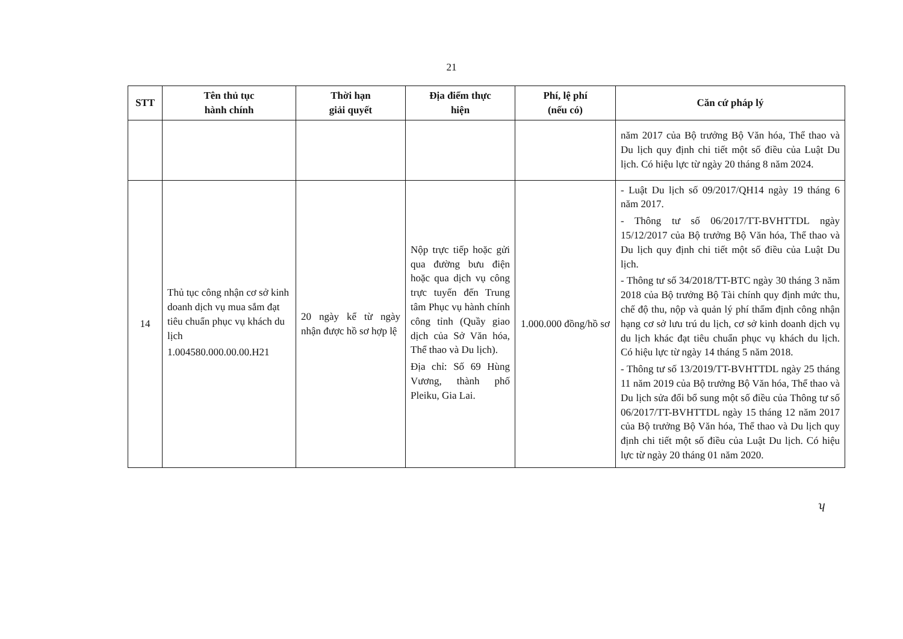21
| STT | Tên thủ tục hành chính | Thời hạn giải quyết | Địa điểm thực hiện | Phí, lệ phí (nếu có) | Căn cứ pháp lý |
| --- | --- | --- | --- | --- | --- |
| | | | | | năm 2017 của Bộ trưởng Bộ Văn hóa, Thể thao và Du lịch quy định chi tiết một số điều của Luật Du lịch. Có hiệu lực từ ngày 20 tháng 8 năm 2024. |
| 14 | Thủ tục công nhận cơ sở kinh doanh dịch vụ mua sắm đạt tiêu chuẩn phục vụ khách du lịch 1.004580.000.00.00.H21 | 20 ngày kể từ ngày nhận được hồ sơ hợp lệ | Nộp trực tiếp hoặc gửi qua đường bưu điện hoặc qua dịch vụ công trực tuyến đến Trung tâm Phục vụ hành chính công tỉnh (Quầy giao dịch của Sở Văn hóa, Thể thao và Du lịch). Địa chỉ: Số 69 Hùng Vương, thành phố Pleiku, Gia Lai. | 1.000.000 đồng/hồ sơ | - Luật Du lịch số 09/2017/QH14 ngày 19 tháng 6 năm 2017. - Thông tư số 06/2017/TT-BVHTTDL ngày 15/12/2017 của Bộ trưởng Bộ Văn hóa, Thể thao và Du lịch quy định chi tiết một số điều của Luật Du lịch. - Thông tư số 34/2018/TT-BTC ngày 30 tháng 3 năm 2018 của Bộ trưởng Bộ Tài chính quy định mức thu, chế độ thu, nộp và quản lý phí thẩm định công nhận hạng cơ sở lưu trú du lịch, cơ sở kinh doanh dịch vụ du lịch khác đạt tiêu chuẩn phục vụ khách du lịch. Có hiệu lực từ ngày 14 tháng 5 năm 2018. - Thông tư số 13/2019/TT-BVHTTDL ngày 25 tháng 11 năm 2019 của Bộ trưởng Bộ Văn hóa, Thể thao và Du lịch sửa đổi bổ sung một số điều của Thông tư số 06/2017/TT-BVHTTDL ngày 15 tháng 12 năm 2017 của Bộ trưởng Bộ Văn hóa, Thể thao và Du lịch quy định chi tiết một số điều của Luật Du lịch. Có hiệu lực từ ngày 20 tháng 01 năm 2020. |
ʮ